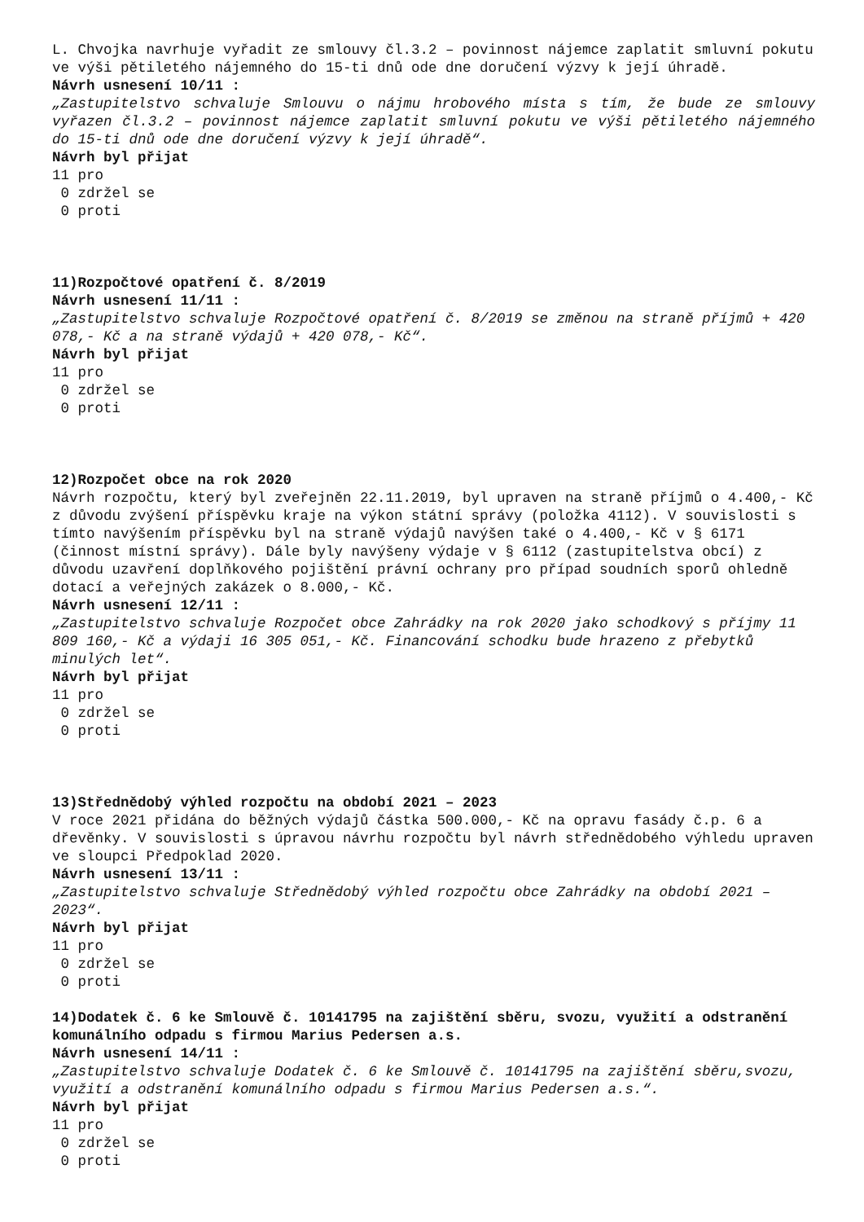L. Chvojka navrhuje vyřadit ze smlouvy čl.3.2 – povinnost nájemce zaplatit smluvní pokutu ve výši pětiletého nájemného do 15-ti dnů ode dne doručení výzvy k její úhradě.
Návrh usnesení 10/11 :
„Zastupitelstvo schvaluje Smlouvu o nájmu hrobového místa s tím, že bude ze smlouvy vyřazen čl.3.2 – povinnost nájemce zaplatit smluvní pokutu ve výši pětiletého nájemného do 15-ti dnů ode dne doručení výzvy k její úhradě“.
Návrh byl přijat
11 pro
0 zdržel se
0 proti
11)Rozpočtové opatření č. 8/2019
Návrh usnesení 11/11 :
„Zastupitelstvo schvaluje Rozpočtové opatření č. 8/2019 se změnou na straně příjmů + 420 078,- Kč a na straně výdajů + 420 078,- Kč“.
Návrh byl přijat
11 pro
0 zdržel se
0 proti
12)Rozpočet obce na rok 2020
Návrh rozpočtu, který byl zveřejněn 22.11.2019, byl upraven na straně příjmů o 4.400,- Kč z důvodu zvýšení příspěvku kraje na výkon státní správy (položka 4112). V souvislosti s tímto navýšením příspěvku byl na straně výdajů navýšen také o 4.400,- Kč v § 6171 (činnost místní správy). Dále byly navýšeny výdaje v § 6112 (zastupitelstva obcí) z důvodu uzavření doplňkového pojištění právní ochrany pro případ soudních sporů ohledně dotací a veřejných zakázek o 8.000,- Kč.
Návrh usnesení 12/11 :
„Zastupitelstvo schvaluje Rozpočet obce Zahrádky na rok 2020 jako schodkový s příjmy 11 809 160,- Kč a výdaji 16 305 051,- Kč. Financování schodku bude hrazeno z přebytků minulých let“.
Návrh byl přijat
11 pro
0 zdržel se
0 proti
13)Střednědobý výhled rozpočtu na období 2021 – 2023
V roce 2021 přidána do běžných výdajů částka 500.000,- Kč na opravu fasády č.p. 6 a dřevěnky. V souvislosti s úpravou návrhu rozpočtu byl návrh střednědobého výhledu upraven ve sloupci Předpoklad 2020.
Návrh usnesení 13/11 :
„Zastupitelstvo schvaluje Střednědobý výhled rozpočtu obce Zahrádky na období 2021 – 2023“.
Návrh byl přijat
11 pro
0 zdržel se
0 proti
14)Dodatek č. 6 ke Smlouvě č. 10141795 na zajištění sběru, svozu, využití a odstranění komunálního odpadu s firmou Marius Pedersen a.s.
Návrh usnesení 14/11 :
„Zastupitelstvo schvaluje Dodatek č. 6 ke Smlouvě č. 10141795 na zajištění sběru,svozu, využití a odstranění komunálního odpadu s firmou Marius Pedersen a.s.“.
Návrh byl přijat
11 pro
0 zdržel se
0 proti